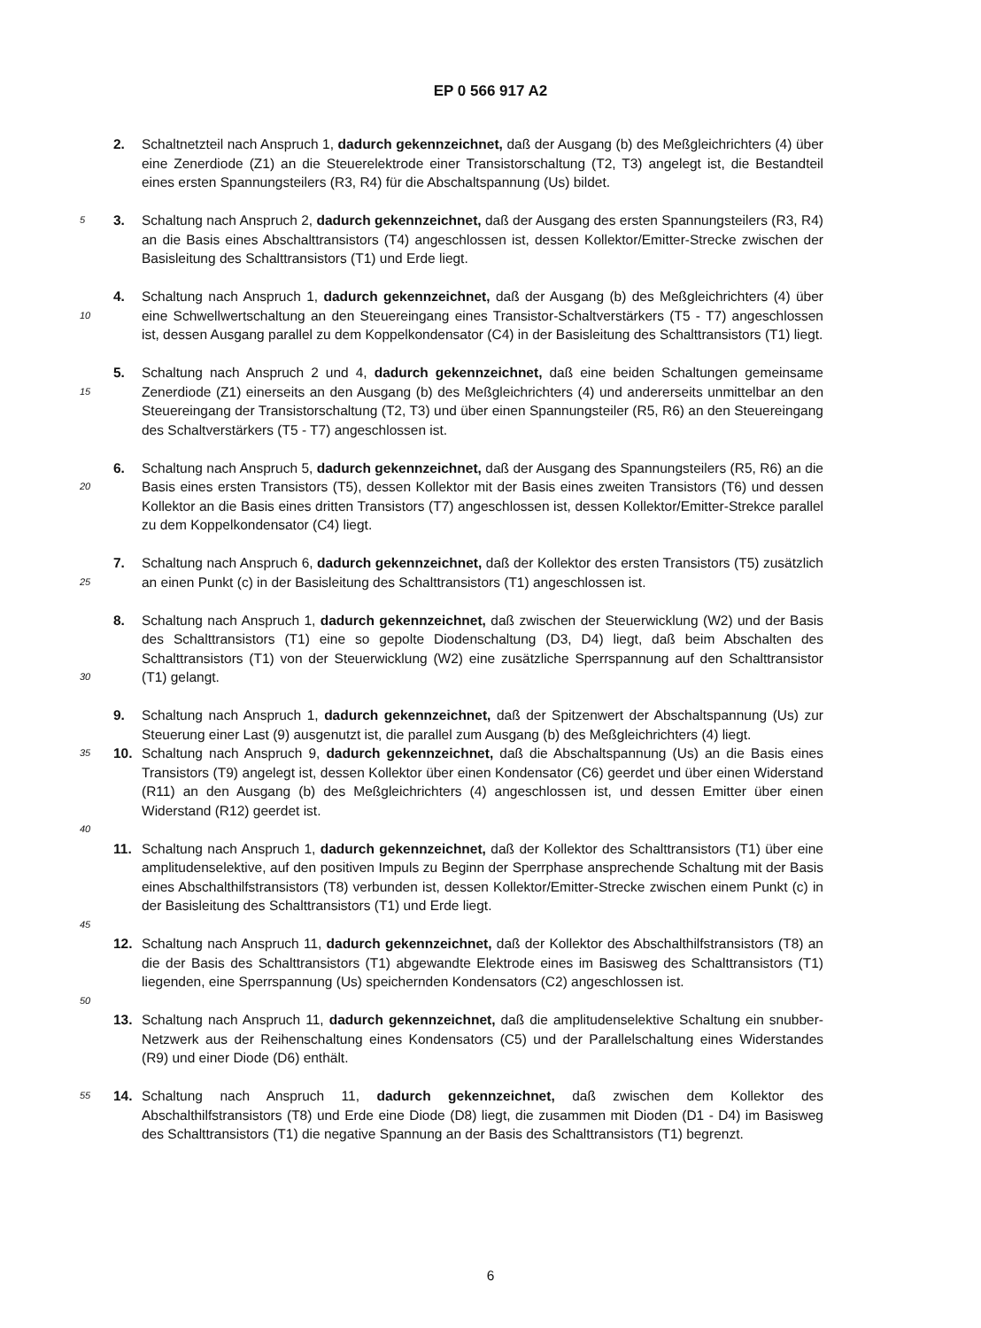EP 0 566 917 A2
2. Schaltnetzteil nach Anspruch 1, dadurch gekennzeichnet, daß der Ausgang (b) des Meßgleichrichters (4) über eine Zenerdiode (Z1) an die Steuerelektrode einer Transistorschaltung (T2, T3) angelegt ist, die Bestandteil eines ersten Spannungsteilers (R3, R4) für die Abschaltspannung (Us) bildet.
5
3. Schaltung nach Anspruch 2, dadurch gekennzeichnet, daß der Ausgang des ersten Spannungsteilers (R3, R4) an die Basis eines Abschalttransistors (T4) angeschlossen ist, dessen Kollektor/Emitter-Strecke zwischen der Basisleitung des Schalttransistors (T1) und Erde liegt.
10
4. Schaltung nach Anspruch 1, dadurch gekennzeichnet, daß der Ausgang (b) des Meßgleichrichters (4) über eine Schwellwertschaltung an den Steuereingang eines Transistor-Schaltverstärkers (T5 - T7) angeschlossen ist, dessen Ausgang parallel zu dem Koppelkondensator (C4) in der Basisleitung des Schalttransistors (T1) liegt.
15
5. Schaltung nach Anspruch 2 und 4, dadurch gekennzeichnet, daß eine beiden Schaltungen gemeinsame Zenerdiode (Z1) einerseits an den Ausgang (b) des Meßgleichrichters (4) und andererseits unmittelbar an den Steuereingang der Transistorschaltung (T2, T3) und über einen Spannungsteiler (R5, R6) an den Steuereingang des Schaltverstärkers (T5 - T7) angeschlossen ist.
20
6. Schaltung nach Anspruch 5, dadurch gekennzeichnet, daß der Ausgang des Spannungsteilers (R5, R6) an die Basis eines ersten Transistors (T5), dessen Kollektor mit der Basis eines zweiten Transistors (T6) und dessen Kollektor an die Basis eines dritten Transistors (T7) angeschlossen ist, dessen Kollektor/Emitter-Strekce parallel zu dem Koppelkondensator (C4) liegt.
25
7. Schaltung nach Anspruch 6, dadurch gekennzeichnet, daß der Kollektor des ersten Transistors (T5) zusätzlich an einen Punkt (c) in der Basisleitung des Schalttransistors (T1) angeschlossen ist.
30
8. Schaltung nach Anspruch 1, dadurch gekennzeichnet, daß zwischen der Steuerwicklung (W2) und der Basis des Schalttransistors (T1) eine so gepolte Diodenschaltung (D3, D4) liegt, daß beim Abschalten des Schalttransistors (T1) von der Steuerwicklung (W2) eine zusätzliche Sperrspannung auf den Schalttransistor (T1) gelangt.
9. Schaltung nach Anspruch 1, dadurch gekennzeichnet, daß der Spitzenwert der Abschaltspannung (Us) zur Steuerung einer Last (9) ausgenutzt ist, die parallel zum Ausgang (b) des Meßgleichrichters (4) liegt.
35
10. Schaltung nach Anspruch 9, dadurch gekennzeichnet, daß die Abschaltspannung (Us) an die Basis eines Transistors (T9) angelegt ist, dessen Kollektor über einen Kondensator (C6) geerdet und über einen Widerstand (R11) an den Ausgang (b) des Meßgleichrichters (4) angeschlossen ist, und dessen Emitter über einen Widerstand (R12) geerdet ist.
40
11. Schaltung nach Anspruch 1, dadurch gekennzeichnet, daß der Kollektor des Schalttransistors (T1) über eine amplitudenselektive, auf den positiven Impuls zu Beginn der Sperrphase ansprechende Schaltung mit der Basis eines Abschalthilfstransistors (T8) verbunden ist, dessen Kollektor/Emitter-Strecke zwischen einem Punkt (c) in der Basisleitung des Schalttransistors (T1) und Erde liegt.
45
12. Schaltung nach Anspruch 11, dadurch gekennzeichnet, daß der Kollektor des Abschalthilfstransistors (T8) an die der Basis des Schalttransistors (T1) abgewandte Elektrode eines im Basisweg des Schalttransistors (T1) liegenden, eine Sperrspannung (Us) speichernden Kondensators (C2) angeschlossen ist.
50
13. Schaltung nach Anspruch 11, dadurch gekennzeichnet, daß die amplitudenselektive Schaltung ein snubber-Netzwerk aus der Reihenschaltung eines Kondensators (C5) und der Parallelschaltung eines Widerstandes (R9) und einer Diode (D6) enthält.
55
14. Schaltung nach Anspruch 11, dadurch gekennzeichnet, daß zwischen dem Kollektor des Abschalthilfstransistors (T8) und Erde eine Diode (D8) liegt, die zusammen mit Dioden (D1 - D4) im Basisweg des Schalttransistors (T1) die negative Spannung an der Basis des Schalttransistors (T1) begrenzt.
6